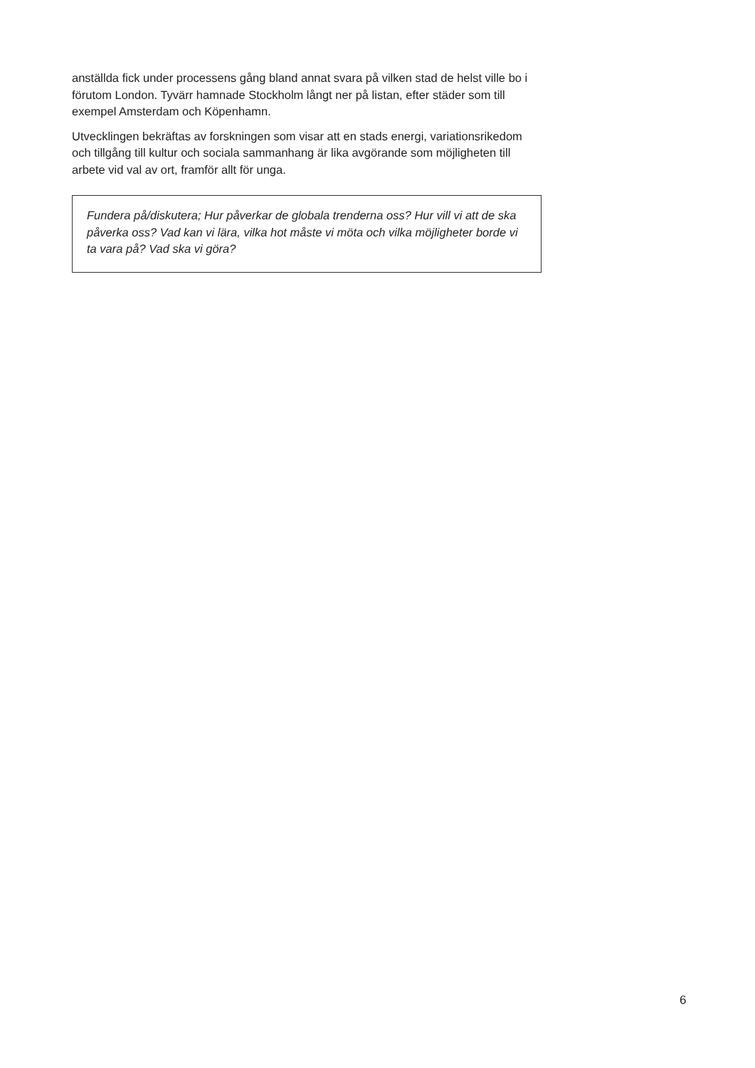anställda fick under processens gång bland annat svara på vilken stad de helst ville bo i förutom London. Tyvärr hamnade Stockholm långt ner på listan, efter städer som till exempel Amsterdam och Köpenhamn.
Utvecklingen bekräftas av forskningen som visar att en stads energi, variationsrikedom och tillgång till kultur och sociala sammanhang är lika avgörande som möjligheten till arbete vid val av ort, framför allt för unga.
Fundera på/diskutera; Hur påverkar de globala trenderna oss? Hur vill vi att de ska påverka oss? Vad kan vi lära, vilka hot måste vi möta och vilka möjligheter borde vi ta vara på? Vad ska vi göra?
6